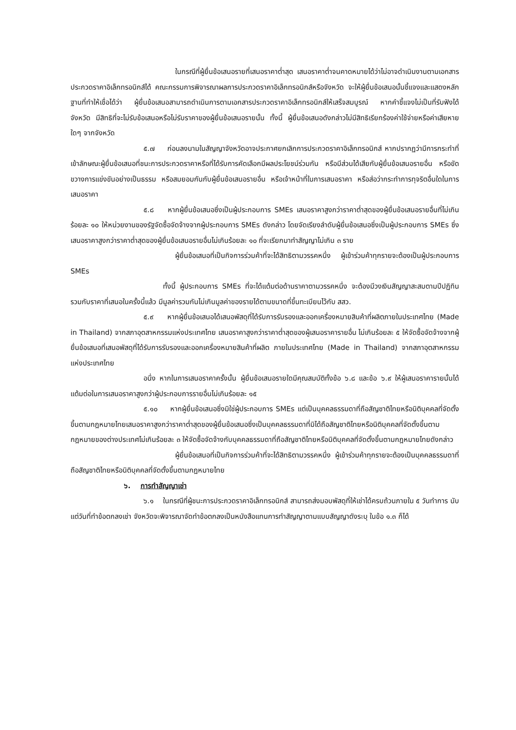ในกรณีที่ผู้ยื่นข้อเสนอรายที่เสนอราคาต่ำสุด เสนอราคาต่ำจนคาดหมายได้ว่าไม่อาจดำเนินงานตามเอกสารประกวดราคาอิเล็กทรอนิกส์ได้ คณะกรรมการพิจารณาผลการประกวดราคาอิเล็กทรอนิกส์หรือจังหวัด จะให้ผู้ยื่นข้อเสนอนั้นชี้แจงและแสดงหลักฐานที่ทำให้เชื่อได้ว่า ผู้ยื่นข้อเสนอสามารถดำเนินการตามเอกสารประกวดราคาอิเล็กทรอนิกส์ให้เสร็จสมบูรณ์ หากคำชี้แจงไม่เป็นที่รับฟังได้ จังหวัด มีสิทธิที่จะไม่รับข้อเสนอหรือไม่รับราคาของผู้ยื่นข้อเสนอรายนั้น ทั้งนี้ ผู้ยื่นข้อเสนอดังกล่าวไม่มีสิทธิเรียกร้องค่าใช้จ่ายหรือค่าเสียหายใดๆ จากจังหวัด
๕.๗ ก่อนลงนามในสัญญาจังหวัดอาจประกาศยกเลิกการประกวดราคาอิเล็กทรอนิกส์ หากปรากฏว่ามีการกระทำที่เข้าลักษณะผู้ยื่นข้อเสนอที่ชนะการประกวดราคาหรือที่ได้รับการคัดเลือกมีผลประโยชน์ร่วมกัน หรือมีส่วนได้เสียกับผู้ยื่นข้อเสนอรายอื่น หรือขัดขวางการแข่งขันอย่างเป็นธรรม หรือสมยอมกันกับผู้ยื่นข้อเสนอรายอื่น หรือเจ้าหน้าที่ในการเสนอราคา หรือส่อว่ากระทำการทุจริตอื่นใดในการเสนอราคา
๕.๘ หากผู้ยื่นข้อเสนอซึ่งเป็นผู้ประกอบการ SMEs เสนอราคาสูงกว่าราคาต่ำสุดของผู้ยื่นข้อเสนอรายอื่นที่ไม่เกินร้อยละ ๑๐ ให้หน่วยงานของรัฐจัดซื้อจัดจ้างจากผู้ประกอบการ SMEs ดังกล่าว โดยจัดเรียงลำดับผู้ยื่นข้อเสนอซึ่งเป็นผู้ประกอบการ SMEs ซึ่งเสนอราคาสูงกว่าราคาต่ำสุดของผู้ยื่นข้อเสนอรายอื่นไม่เกินร้อยละ ๑๐ ที่จะเรียกมาทำสัญญาไม่เกิน ๓ ราย
ผู้ยื่นข้อเสนอที่เป็นกิจการร่วมค้าที่จะได้สิทธิตามวรรคหนึ่ง ผู้เข้าร่วมค้าทุกรายจะต้องเป็นผู้ประกอบการ SMEs
ทั้งนี้ ผู้ประกอบการ SMEs ที่จะได้แต้มต่อด้านราคาตามวรรคหนึ่ง จะต้องมีวงเงินสัญญาสะสมตามปีปฏิทินรวมกับราคาที่เสนอในครั้งนี้แล้ว มีมูลค่ารวมกันไม่เกินมูลค่าของรายได้ตามขนาดที่ขึ้นทะเบียนไว้กับ สสว.
๕.๙ หากผู้ยื่นข้อเสนอได้เสนอพัสดุที่ได้รับการรับรองและออกเครื่องหมายสินค้าที่ผลิตภายในประเทศไทย (Made in Thailand) จากสภาอุตสาหกรรมแห่งประเทศไทย เสนอราคาสูงกว่าราคาต่ำสุดของผู้เสนอราคารายอื่น ไม่เกินร้อยละ ๕ ให้จัดซื้อจัดจ้างจากผู้ยื่นข้อเสนอที่เสนอพัสดุที่ได้รับการรับรองและออกเครื่องหมายสินค้าที่ผลิต ภายในประเทศไทย (Made in Thailand) จากสภาอุตสาหกรรมแห่งประเทศไทย
อนึ่ง หากในการเสนอราคาครั้งนั้น ผู้ยื่นข้อเสนอรายใดมีคุณสมบัติทั้งข้อ ๖.๘ และข้อ ๖.๙ ให้ผู้เสนอราคารายนั้นได้แต้มต่อในการเสนอราคาสูงกว่าผู้ประกอบการรายอื่นไม่เกินร้อยละ ๑๕
๕.๑๐ หากผู้ยื่นข้อเสนอซึ่งมิใช่ผู้ประกอบการ SMEs แต่เป็นบุคคลธรรมดาที่ถือสัญชาติไทยหรือนิติบุคคลที่จัดตั้งขึ้นตามกฎหมายไทยเสนอราคาสูงกว่าราคาต่ำสุดของผู้ยื่นข้อเสนอซึ่งเป็นบุคคลธรรมดาที่มิได้ถือสัญชาติไทยหรือนิติบุคคลที่จัดตั้งขึ้นตามกฎหมายของต่างประเทศไม่เกินร้อยละ ๓ ให้จัดซื้อจัดจ้างกับบุคคลธรรมดาที่ถือสัญชาติไทยหรือนิติบุคคลที่จัดตั้งขึ้นตามกฎหมายไทยดังกล่าว
ผู้ยื่นข้อเสนอที่เป็นกิจการร่วมค้าที่จะได้สิทธิตามวรรคหนึ่ง ผู้เข้าร่วมค้าทุกรายจะต้องเป็นบุคคลธรรมดาที่ถือสัญชาติไทยหรือนิติบุคคลที่จัดตั้งขึ้นตามกฎหมายไทย
๖. การทำสัญญาเช่า
๖.๑ ในกรณีที่ผู้ชนะการประกวดราคาอิเล็กทรอนิกส์ สามารถส่งมอบพัสดุที่ให้เช่าได้ครบถ้วนภายใน ๕ วันทำการ นับแต่วันที่ทำข้อตกลงเช่า จังหวัดจะพิจารณาจัดทำข้อตกลงเป็นหนังสือแทนการทำสัญญาตามแบบสัญญาดังระบุ ในข้อ ๑.๓ ก็ได้